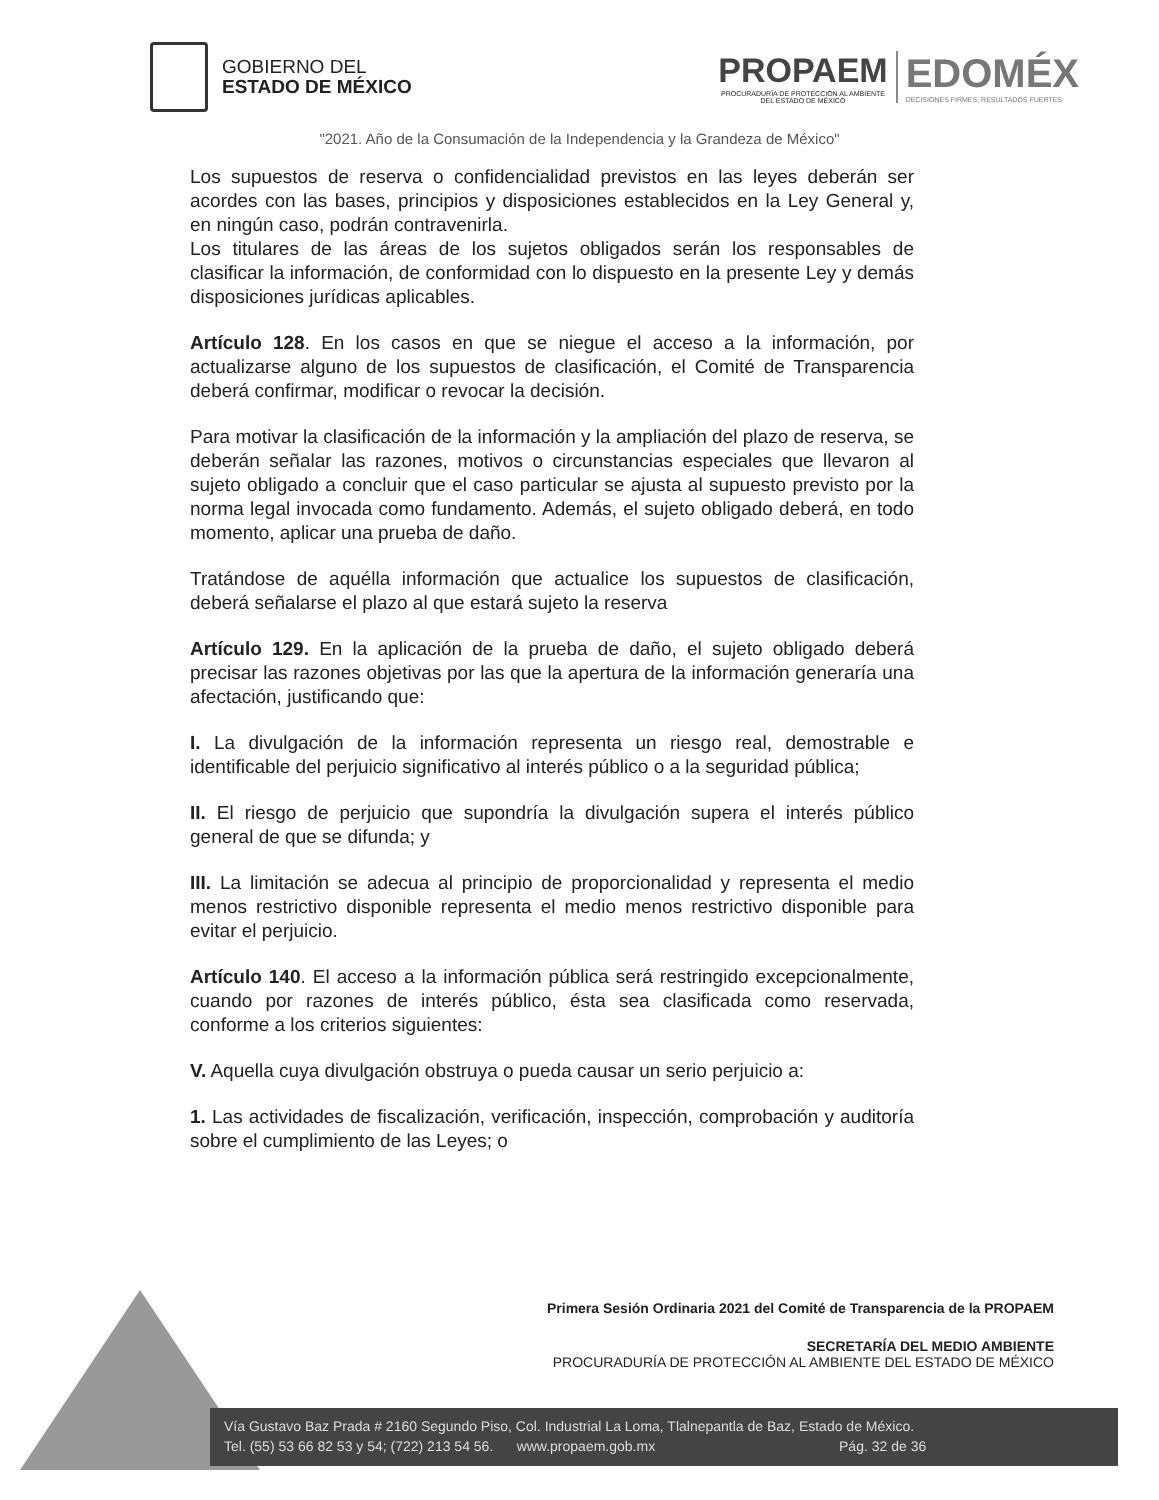GOBIERNO DEL
ESTADO DE MÉXICO
PROPAEM
PROCURADURÍA DE PROTECCIÓN AL AMBIENTE
DEL ESTADO DE MÉXICO
EDOMÉX
DECISIONES FIRMES, RESULTADOS FUERTES
"2021. Año de la Consumación de la Independencia y la Grandeza de México"
Los supuestos de reserva o confidencialidad previstos en las leyes deberán ser acordes con las bases, principios y disposiciones establecidos en la Ley General y, en ningún caso, podrán contravenirla.
Los titulares de las áreas de los sujetos obligados serán los responsables de clasificar la información, de conformidad con lo dispuesto en la presente Ley y demás disposiciones jurídicas aplicables.
Artículo 128. En los casos en que se niegue el acceso a la información, por actualizarse alguno de los supuestos de clasificación, el Comité de Transparencia deberá confirmar, modificar o revocar la decisión.
Para motivar la clasificación de la información y la ampliación del plazo de reserva, se deberán señalar las razones, motivos o circunstancias especiales que llevaron al sujeto obligado a concluir que el caso particular se ajusta al supuesto previsto por la norma legal invocada como fundamento. Además, el sujeto obligado deberá, en todo momento, aplicar una prueba de daño.
Tratándose de aquélla información que actualice los supuestos de clasificación, deberá señalarse el plazo al que estará sujeto la reserva
Artículo 129. En la aplicación de la prueba de daño, el sujeto obligado deberá precisar las razones objetivas por las que la apertura de la información generaría una afectación, justificando que:
I. La divulgación de la información representa un riesgo real, demostrable e identificable del perjuicio significativo al interés público o a la seguridad pública;
II. El riesgo de perjuicio que supondría la divulgación supera el interés público general de que se difunda; y
III. La limitación se adecua al principio de proporcionalidad y representa el medio menos restrictivo disponible representa el medio menos restrictivo disponible para evitar el perjuicio.
Artículo 140. El acceso a la información pública será restringido excepcionalmente, cuando por razones de interés público, ésta sea clasificada como reservada, conforme a los criterios siguientes:
V. Aquella cuya divulgación obstruya o pueda causar un serio perjuicio a:
1. Las actividades de fiscalización, verificación, inspección, comprobación y auditoría sobre el cumplimiento de las Leyes; o
Primera Sesión Ordinaria 2021 del Comité de Transparencia de la PROPAEM
SECRETARÍA DEL MEDIO AMBIENTE
PROCURADURÍA DE PROTECCIÓN AL AMBIENTE DEL ESTADO DE MÉXICO
Vía Gustavo Baz Prada # 2160 Segundo Piso, Col. Industrial La Loma, Tlalnepantla de Baz, Estado de México.
Tel. (55) 53 66 82 53 y 54; (722) 213 54 56. www.propaem.gob.mx Pág. 32 de 36